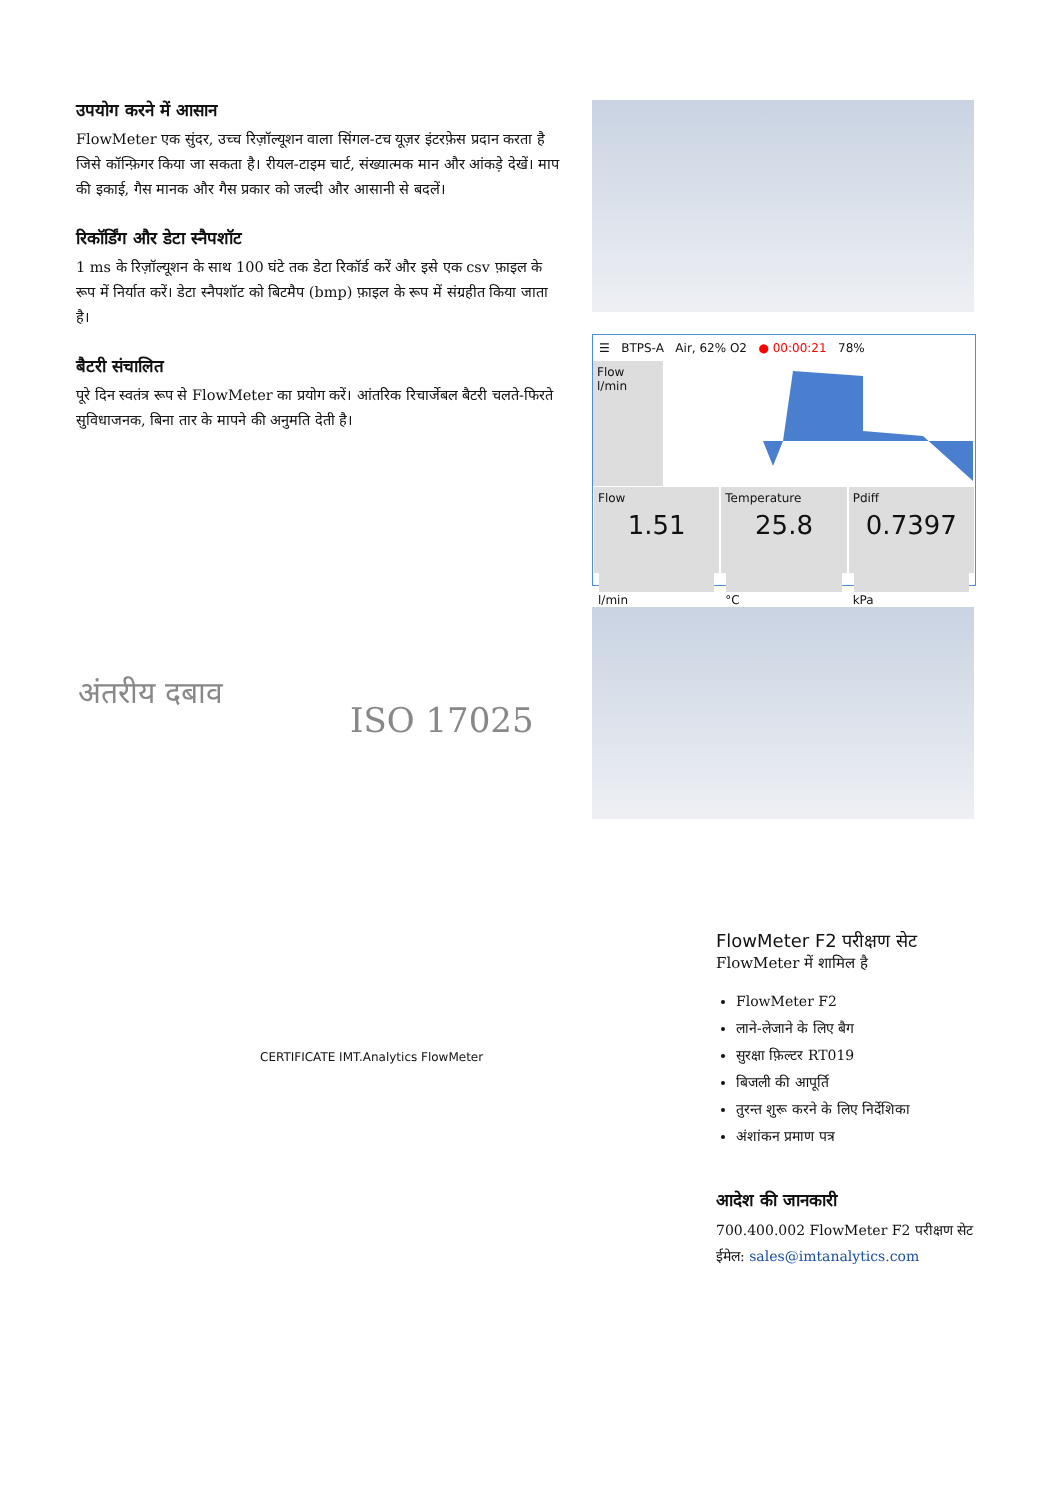उपयोग करने में आसान
FlowMeter एक सुंदर, उच्च रिज़ॉल्यूशन वाला सिंगल-टच यूज़र इंटरफ़ेस प्रदान करता है जिसे कॉन्फ़िगर किया जा सकता है। रीयल-टाइम चार्ट, संख्यात्मक मान और आंकड़े देखें। माप की इकाई, गैस मानक और गैस प्रकार को जल्दी और आसानी से बदलें।
रिकॉर्डिंग और डेटा स्नैपशॉट
1 ms के रिज़ॉल्यूशन के साथ 100 घंटे तक डेटा रिकॉर्ड करें और इसे एक csv फ़ाइल के रूप में निर्यात करें। डेटा स्नैपशॉट को बिटमैप (bmp) फ़ाइल के रूप में संग्रहीत किया जाता है।
बैटरी संचालित
पूरे दिन स्वतंत्र रूप से FlowMeter का प्रयोग करें। आंतरिक रिचार्जेबल बैटरी चलते-फिरते सुविधाजनक, बिना तार के मापने की अनुमति देती है।
☰ BTPS-A Air, 62% O2 ● 00:00:21 78%
Flow
l/min
Flow
1.51
l/min
Temperature
25.8
°C
Pdiff
0.7397
kPa
अंतरीय दबाव
ISO 17025
FlowMeter F2 परीक्षण सेट
FlowMeter में शामिल है
FlowMeter F2
लाने-लेजाने के लिए बैग
सुरक्षा फ़िल्टर RT019
बिजली की आपूर्ति
तुरन्त शुरू करने के लिए निर्देशिका
अंशांकन प्रमाण पत्र
आदेश की जानकारी
700.400.002 FlowMeter F2 परीक्षण सेट
ईमेल: sales@imtanalytics.com
CERTIFICATE IMT.Analytics FlowMeter